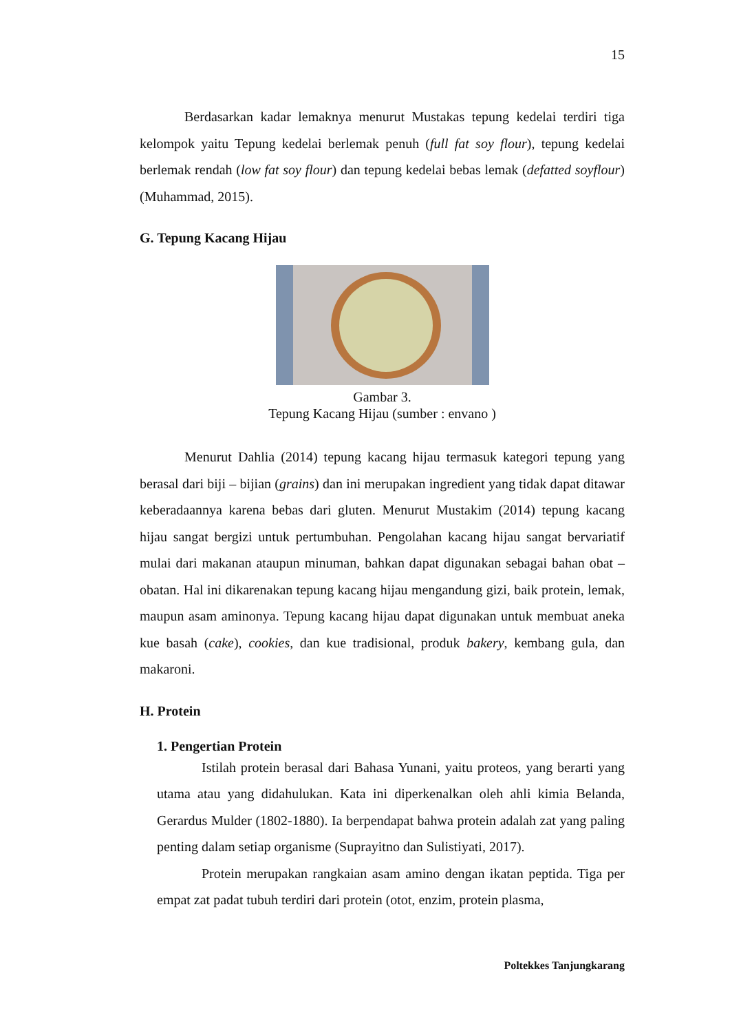15
Berdasarkan kadar lemaknya menurut Mustakas tepung kedelai terdiri tiga kelompok yaitu Tepung kedelai berlemak penuh (full fat soy flour), tepung kedelai berlemak rendah (low fat soy flour) dan tepung kedelai bebas lemak (defatted soyflour) (Muhammad, 2015).
G. Tepung Kacang Hijau
Gambar 3.
Tepung Kacang Hijau (sumber : envano )
Menurut Dahlia (2014) tepung kacang hijau termasuk kategori tepung yang berasal dari biji – bijian (grains) dan ini merupakan ingredient yang tidak dapat ditawar keberadaannya karena bebas dari gluten. Menurut Mustakim (2014) tepung kacang hijau sangat bergizi untuk pertumbuhan. Pengolahan kacang hijau sangat bervariatif mulai dari makanan ataupun minuman, bahkan dapat digunakan sebagai bahan obat – obatan. Hal ini dikarenakan tepung kacang hijau mengandung gizi, baik protein, lemak, maupun asam aminonya. Tepung kacang hijau dapat digunakan untuk membuat aneka kue basah (cake), cookies, dan kue tradisional, produk bakery, kembang gula, dan makaroni.
H. Protein
1. Pengertian Protein
Istilah protein berasal dari Bahasa Yunani, yaitu proteos, yang berarti yang utama atau yang didahulukan. Kata ini diperkenalkan oleh ahli kimia Belanda, Gerardus Mulder (1802-1880). Ia berpendapat bahwa protein adalah zat yang paling penting dalam setiap organisme (Suprayitno dan Sulistiyati, 2017).
Protein merupakan rangkaian asam amino dengan ikatan peptida. Tiga per empat zat padat tubuh terdiri dari protein (otot, enzim, protein plasma,
Poltekkes Tanjungkarang